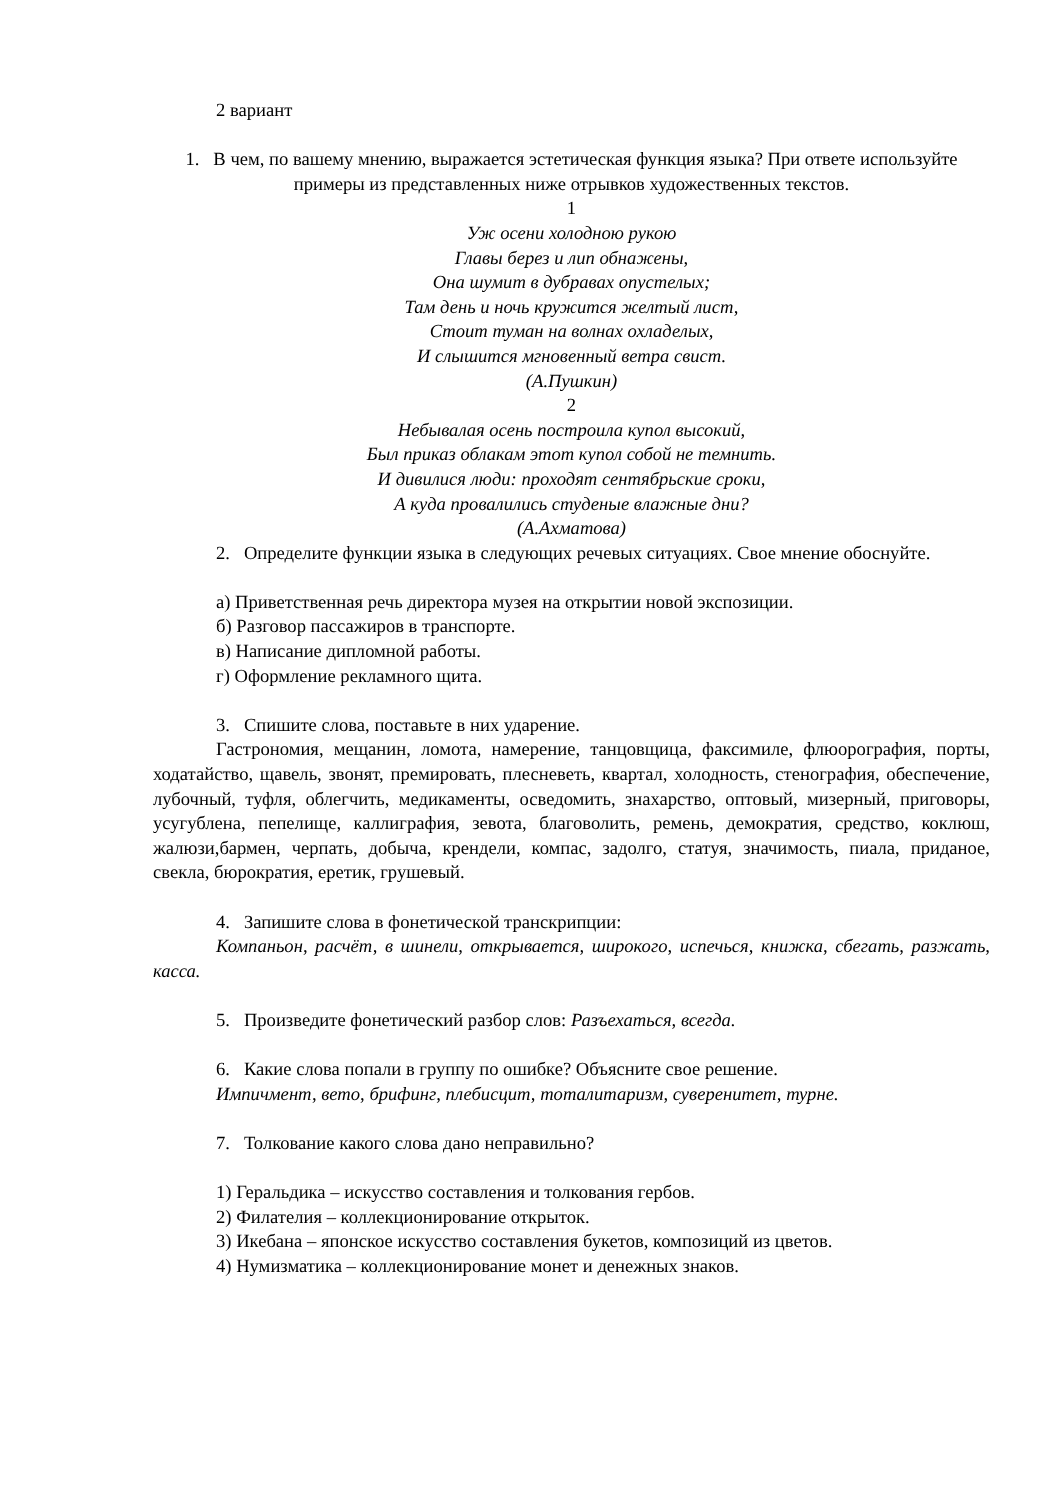2 вариант
1. В чем, по вашему мнению, выражается эстетическая функция языка? При ответе используйте примеры из представленных ниже отрывков художественных текстов.
1
Уж осени холодною рукою
Главы берез и лип обнажены,
Она шумит в дубравах опустелых;
Там день и ночь кружится желтый лист,
Стоит туман на волнах охладелых,
И слышится мгновенный ветра свист.
(А.Пушкин)
2
Небывалая осень построила купол высокий,
Был приказ облакам этот купол собой не темнить.
И дивилися люди: проходят сентябрьские сроки,
А куда провалились студеные влажные дни?
(А.Ахматова)
2. Определите функции языка в следующих речевых ситуациях. Свое мнение обоснуйте.
а) Приветственная речь директора музея на открытии новой экспозиции.
б) Разговор пассажиров в транспорте.
в) Написание дипломной работы.
г) Оформление рекламного щита.
3. Спишите слова, поставьте в них ударение.
Гастрономия, мещанин, ломота, намерение, танцовщица, факсимиле, флюорография, порты, ходатайство, щавель, звонят, премировать, плесневеть, квартал, холодность, стенография, обеспечение, лубочный, туфля, облегчить, медикаменты, осведомить, знахарство, оптовый, мизерный, приговоры, усугублена, пепелище, каллиграфия, зевота, благоволить, ремень, демократия, средство, коклюш, жалюзи,бармен, черпать, добыча, крендели, компас, задолго, статуя, значимость, пиала, приданое, свекла, бюрократия, еретик, грушевый.
4. Запишите слова в фонетической транскрипции:
Компаньон, расчёт, в шинели, открывается, широкого, испечься, книжка, сбегать, разжать, касса.
5. Произведите фонетический разбор слов: Разъехаться, всегда.
6. Какие слова попали в группу по ошибке? Объясните свое решение.
Импичмент, вето, брифинг, плебисцит, тоталитаризм, суверенитет, турне.
7. Толкование какого слова дано неправильно?
1) Геральдика – искусство составления и толкования гербов.
2) Филателия – коллекционирование открыток.
3) Икебана – японское искусство составления букетов, композиций из цветов.
4) Нумизматика – коллекционирование монет и денежных знаков.